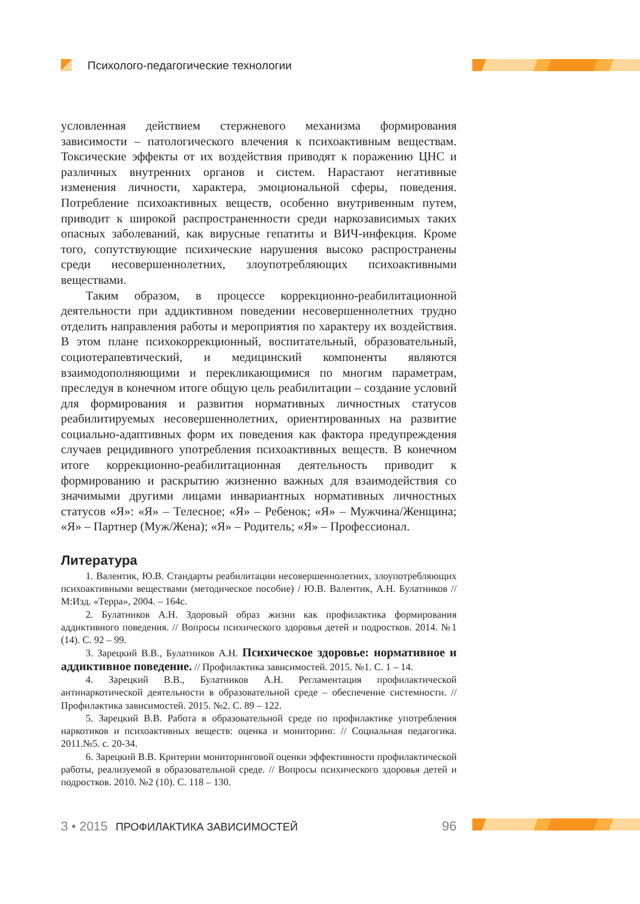Психолого-педагогические технологии
условленная действием стержневого механизма формирования зависимости – патологического влечения к психоактивным веществам. Токсические эффекты от их воздействия приводят к поражению ЦНС и различных внутренних органов и систем. Нарастают негативные изменения личности, характера, эмоциональной сферы, поведения. Потребление психоактивных веществ, особенно внутривенным путем, приводит к широкой распространенности среди наркозависимых таких опасных заболеваний, как вирусные гепатиты и ВИЧ-инфекция. Кроме того, сопутствующие психические нарушения высоко распространены среди несовершеннолетних, злоупотребляющих психоактивными веществами.
Таким образом, в процессе коррекционно-реабилитационной деятельности при аддиктивном поведении несовершеннолетних трудно отделить направления работы и мероприятия по характеру их воздействия. В этом плане психокоррекционный, воспитательный, образовательный, социотерапевтический, и медицинский компоненты являются взаимодополняющими и перекликающимися по многим параметрам, преследуя в конечном итоге общую цель реабилитации – создание условий для формирования и развития нормативных личностных статусов реабилитируемых несовершеннолетних, ориентированных на развитие социально-адаптивных форм их поведения как фактора предупреждения случаев рецидивного употребления психоактивных веществ. В конечном итоге коррекционно-реабилитационная деятельность приводит к формированию и раскрытию жизненно важных для взаимодействия со значимыми другими лицами инвариантных нормативных личностных статусов «Я»: «Я» – Телесное; «Я» – Ребенок; «Я» – Мужчина/Женщина; «Я» – Партнер (Муж/Жена); «Я» – Родитель; «Я» – Профессионал.
Литература
1. Валентик, Ю.В. Стандарты реабилитации несовершеннолетних, злоупотребляющих психоактивными веществами (методическое пособие) / Ю.В. Валентик, А.Н. Булатников // М:Изд. «Терра», 2004. – 164с.
2. Булатников А.Н. Здоровый образ жизни как профилактика формирования аддиктивного поведения. // Вопросы психического здоровья детей и подростков. 2014. №1 (14). С. 92 – 99.
3. Зарецкий В.В., Булатников А.Н. Психическое здоровье: нормативное и аддиктивное поведение. // Профилактика зависимостей. 2015. №1. С. 1 – 14.
4. Зарецкий В.В., Булатников А.Н. Регламентация профилактической антинаркотической деятельности в образовательной среде – обеспечение системности. // Профилактика зависимостей. 2015. №2. С. 89 – 122.
5. Зарецкий В.В. Работа в образовательной среде по профилактике употребления наркотиков и психоактивных веществ: оценка и мониторинг. // Социальная педагогика. 2011.№5. с. 20-34.
6. Зарецкий В.В. Критерии мониторинговой оценки эффективности профилактической работы, реализуемой в образовательной среде. // Вопросы психического здоровья детей и подростков. 2010. №2 (10). С. 118 – 130.
3 • 2015 ПРОФИЛАКТИКА ЗАВИСИМОСТЕЙ 96